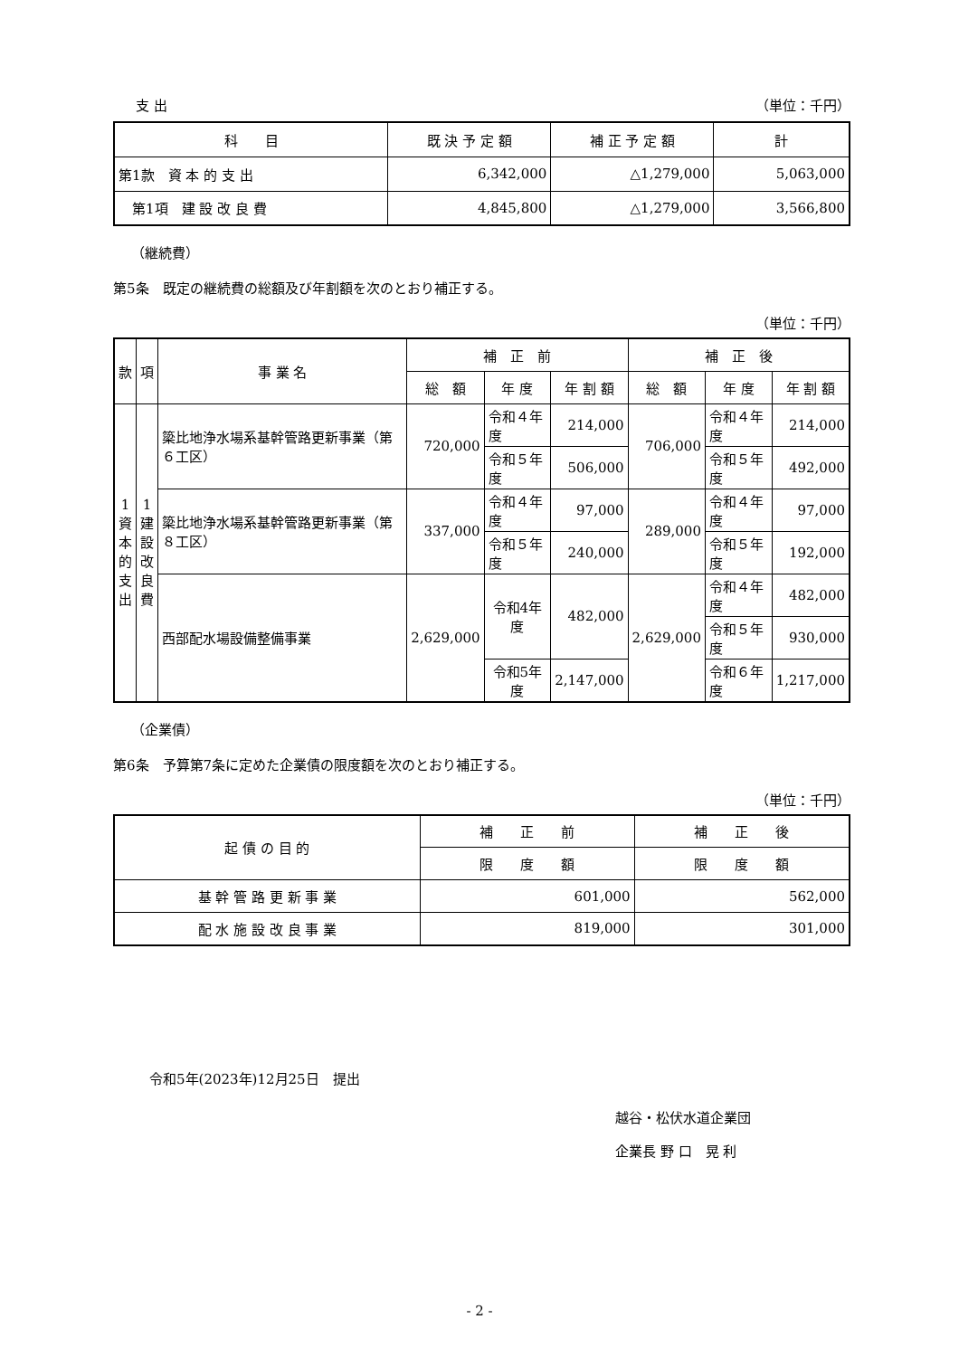支 出 （単位：千円）
| 科 目 | 既 決 予 定 額 | 補 正 予 定 額 | 計 |
| --- | --- | --- | --- |
| 第1款 資 本 的 支 出 | 6,342,000 | △1,279,000 | 5,063,000 |
| 第1項 建 設 改 良 費 | 4,845,800 | △1,279,000 | 3,566,800 |
（継続費）
第5条　既定の継続費の総額及び年割額を次のとおり補正する。
（単位：千円）
| 款 | 項 | 事 業 名 | 補 正 前 | | | 補 正 後 | | |
| --- | --- | --- | --- | --- | --- | --- | --- | --- |
| | | | 総 額 | 年 度 | 年 割 額 | 総 額 | 年 度 | 年 割 額 |
| 1 資 本 的 支 出 | 1 建 設 改 良 費 | 簗比地浄水場系基幹管路更新事業（第６工区） | 720,000 | 令和４年度 | 214,000 | 706,000 | 令和４年度 | 214,000 |
| | | | | 令和５年度 | 506,000 | | 令和５年度 | 492,000 |
| | | 簗比地浄水場系基幹管路更新事業（第８工区） | 337,000 | 令和４年度 | 97,000 | 289,000 | 令和４年度 | 97,000 |
| | | | | 令和５年度 | 240,000 | | 令和５年度 | 192,000 |
| | | 西部配水場設備整備事業 | 2,629,000 | 令和4年度 | 482,000 | 2,629,000 | 令和４年度 | 482,000 |
| | | | | | | | 令和５年度 | 930,000 |
| | | | | 令和5年度 | 2,147,000 | | 令和６年度 | 1,217,000 |
（企業債）
第6条　予算第7条に定めた企業債の限度額を次のとおり補正する。
（単位：千円）
| 起 債 の 目 的 | 補 正 前 | 補 正 後 |
| --- | --- | --- |
| | 限 度 額 | 限 度 額 |
| 基 幹 管 路 更 新 事 業 | 601,000 | 562,000 |
| 配 水 施 設 改 良 事 業 | 819,000 | 301,000 |
令和5年(2023年)12月25日　提出
越谷・松伏水道企業団
企業長 野 口　晃 利
- 2 -